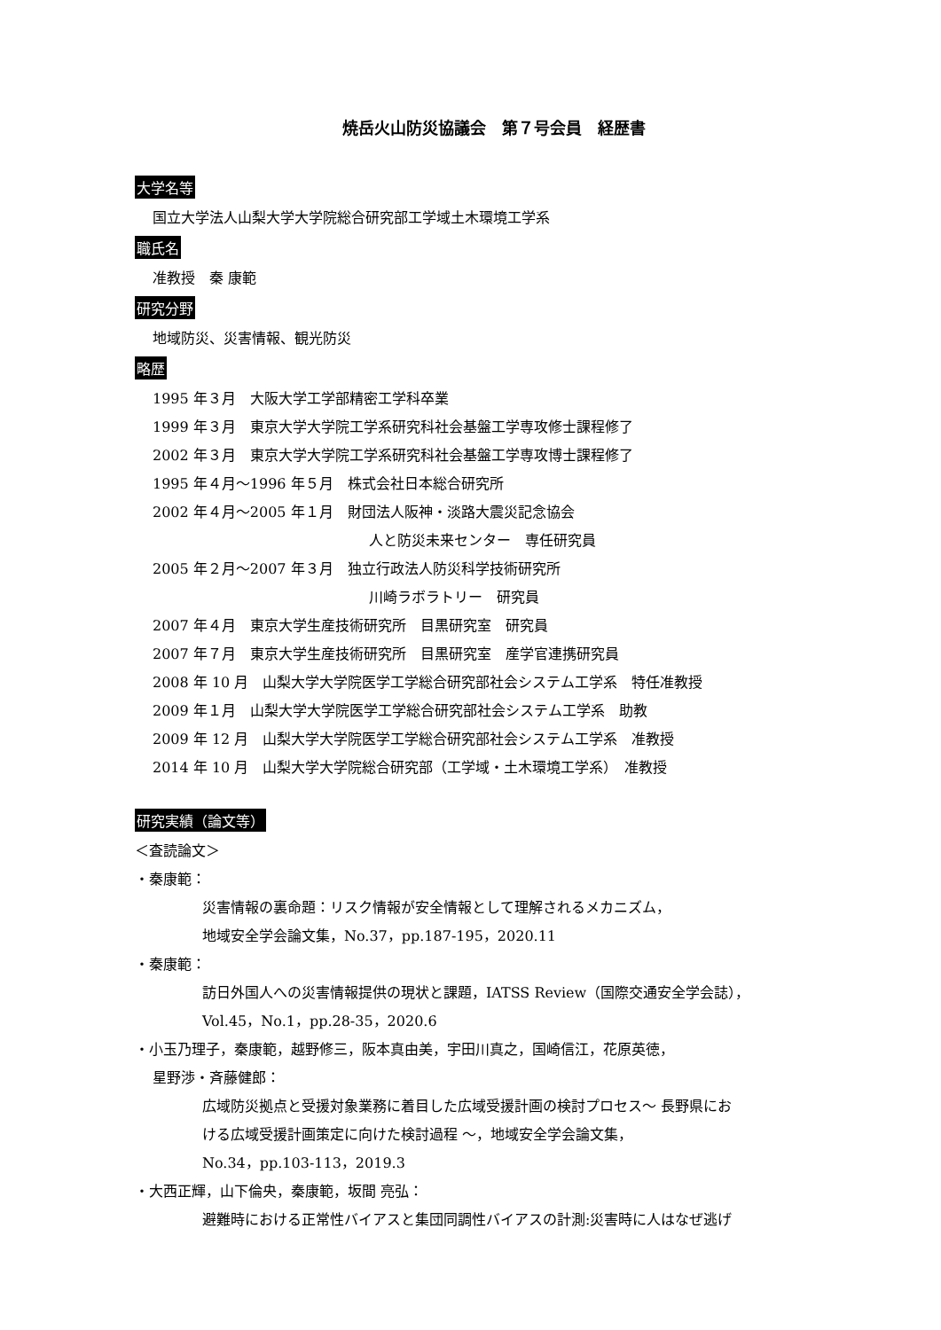焼岳火山防災協議会　第７号会員　経歴書
大学名等
国立大学法人山梨大学大学院総合研究部工学域土木環境工学系
職氏名
准教授　秦 康範
研究分野
地域防災、災害情報、観光防災
略歴
1995 年３月　大阪大学工学部精密工学科卒業
1999 年３月　東京大学大学院工学系研究科社会基盤工学専攻修士課程修了
2002 年３月　東京大学大学院工学系研究科社会基盤工学専攻博士課程修了
1995 年４月～1996 年５月　株式会社日本総合研究所
2002 年４月～2005 年１月　財団法人阪神・淡路大震災記念協会
人と防災未来センター　専任研究員
2005 年２月～2007 年３月　独立行政法人防災科学技術研究所
川崎ラボラトリー　研究員
2007 年４月　東京大学生産技術研究所　目黒研究室　研究員
2007 年７月　東京大学生産技術研究所　目黒研究室　産学官連携研究員
2008 年 10 月　山梨大学大学院医学工学総合研究部社会システム工学系　特任准教授
2009 年１月　山梨大学大学院医学工学総合研究部社会システム工学系　助教
2009 年 12 月　山梨大学大学院医学工学総合研究部社会システム工学系　准教授
2014 年 10 月　山梨大学大学院総合研究部（工学域・土木環境工学系）　准教授
研究実績（論文等）
＜査読論文＞
・秦康範：
災害情報の裏命題：リスク情報が安全情報として理解されるメカニズム，
地域安全学会論文集，No.37，pp.187-195，2020.11
・秦康範：
訪日外国人への災害情報提供の現状と課題，IATSS Review（国際交通安全学会誌），
Vol.45，No.1，pp.28-35，2020.6
・小玉乃理子，秦康範，越野修三，阪本真由美，宇田川真之，国崎信江，花原英徳，
星野渉・斉藤健郎：
広域防災拠点と受援対象業務に着目した広域受援計画の検討プロセス～ 長野県にお
ける広域受援計画策定に向けた検討過程 ～，地域安全学会論文集，
No.34，pp.103-113，2019.3
・大西正輝，山下倫央，秦康範，坂間 亮弘：
避難時における正常性バイアスと集団同調性バイアスの計測:災害時に人はなぜ逃げ